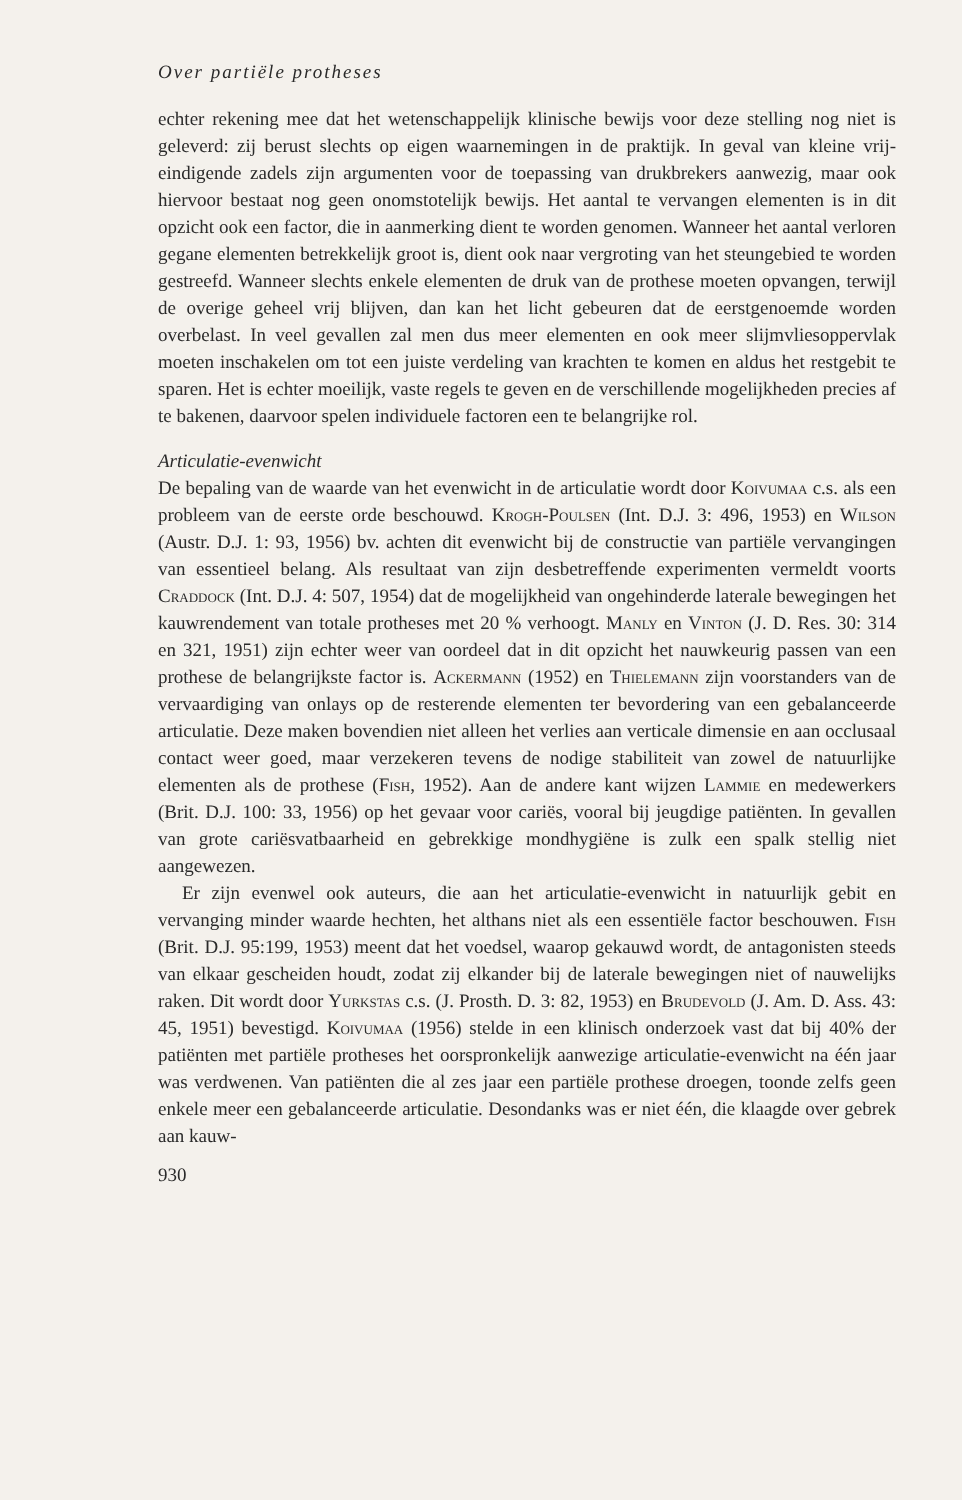Over partiële protheses
echter rekening mee dat het wetenschappelijk klinische bewijs voor deze stelling nog niet is geleverd: zij berust slechts op eigen waarnemingen in de praktijk. In geval van kleine vrij-eindigende zadels zijn argumenten voor de toepassing van drukbrekers aanwezig, maar ook hiervoor bestaat nog geen onomstotelijk bewijs. Het aantal te vervangen elementen is in dit opzicht ook een factor, die in aanmerking dient te worden genomen. Wanneer het aantal verloren gegane elementen betrekkelijk groot is, dient ook naar vergroting van het steungebied te worden gestreefd. Wanneer slechts enkele elementen de druk van de prothese moeten opvangen, terwijl de overige geheel vrij blijven, dan kan het licht gebeuren dat de eerstgenoemde worden overbelast. In veel gevallen zal men dus meer elementen en ook meer slijmvliesoppervlak moeten inschakelen om tot een juiste verdeling van krachten te komen en aldus het restgebit te sparen. Het is echter moeilijk, vaste regels te geven en de verschillende mogelijkheden precies af te bakenen, daarvoor spelen individuele factoren een te belangrijke rol.
Articulatie-evenwicht
De bepaling van de waarde van het evenwicht in de articulatie wordt door Koivumaa c.s. als een probleem van de eerste orde beschouwd. Krogh-Poulsen (Int. D.J. 3: 496, 1953) en Wilson (Austr. D.J. 1: 93, 1956) bv. achten dit evenwicht bij de constructie van partiële vervangingen van essentieel belang. Als resultaat van zijn desbetreffende experimenten vermeldt voorts Craddock (Int. D.J. 4: 507, 1954) dat de mogelijkheid van ongehinderde laterale bewegingen het kauwrendement van totale protheses met 20 % verhoogt. Manly en Vinton (J. D. Res. 30: 314 en 321, 1951) zijn echter weer van oordeel dat in dit opzicht het nauwkeurig passen van een prothese de belangrijkste factor is. Ackermann (1952) en Thielemann zijn voorstanders van de vervaardiging van onlays op de resterende elementen ter bevordering van een gebalanceerde articulatie. Deze maken bovendien niet alleen het verlies aan verticale dimensie en aan occlusaal contact weer goed, maar verzekeren tevens de nodige stabiliteit van zowel de natuurlijke elementen als de prothese (Fish, 1952). Aan de andere kant wijzen Lammie en medewerkers (Brit. D.J. 100: 33, 1956) op het gevaar voor cariës, vooral bij jeugdige patiënten. In gevallen van grote cariësvatbaarheid en gebrekkige mondhygiëne is zulk een spalk stellig niet aangewezen.
Er zijn evenwel ook auteurs, die aan het articulatie-evenwicht in natuurlijk gebit en vervanging minder waarde hechten, het althans niet als een essentiële factor beschouwen. Fish (Brit. D.J. 95:199, 1953) meent dat het voedsel, waarop gekauwd wordt, de antagonisten steeds van elkaar gescheiden houdt, zodat zij elkander bij de laterale bewegingen niet of nauwelijks raken. Dit wordt door Yurkstas c.s. (J. Prosth. D. 3: 82, 1953) en Brudevold (J. Am. D. Ass. 43: 45, 1951) bevestigd. Koivumaa (1956) stelde in een klinisch onderzoek vast dat bij 40% der patiënten met partiële protheses het oorspronkelijk aanwezige articulatie-evenwicht na één jaar was verdwenen. Van patiënten die al zes jaar een partiële prothese droegen, toonde zelfs geen enkele meer een gebalanceerde articulatie. Desondanks was er niet één, die klaagde over gebrek aan kauw-
930